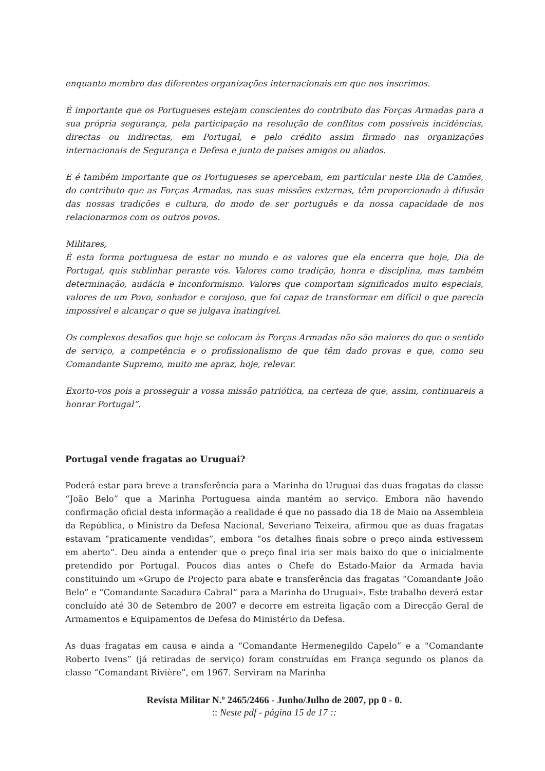enquanto membro das diferentes organizações internacionais em que nos inserimos.
É importante que os Portugueses estejam conscientes do contributo das Forças Armadas para a sua própria segurança, pela participação na resolução de conflitos com possíveis incidências, directas ou indirectas, em Portugal, e pelo crédito assim firmado nas organizações internacionais de Segurança e Defesa e junto de países amigos ou aliados.
E é também importante que os Portugueses se apercebam, em particular neste Dia de Camões, do contributo que as Forças Armadas, nas suas missões externas, têm proporcionado à difusão das nossas tradições e cultura, do modo de ser português e da nossa capacidade de nos relacionarmos com os outros povos.
Militares,
É esta forma portuguesa de estar no mundo e os valores que ela encerra que hoje, Dia de Portugal, quis sublinhar perante vós. Valores como tradição, honra e disciplina, mas também determinação, audácia e inconformismo. Valores que comportam significados muito especiais, valores de um Povo, sonhador e corajoso, que foi capaz de transformar em difícil o que parecia impossível e alcançar o que se julgava inatingível.
Os complexos desafios que hoje se colocam às Forças Armadas não são maiores do que o sentido de serviço, a competência e o profissionalismo de que têm dado provas e que, como seu Comandante Supremo, muito me apraz, hoje, relevar.
Exorto-vos pois a prosseguir a vossa missão patriótica, na certeza de que, assim, continuareis a honrar Portugal”.
Portugal vende fragatas ao Uruguai?
Poderá estar para breve a transferência para a Marinha do Uruguai das duas fragatas da classe “João Belo” que a Marinha Portuguesa ainda mantém ao serviço. Embora não havendo confirmação oficial desta informação a realidade é que no passado dia 18 de Maio na Assembleia da República, o Ministro da Defesa Nacional, Severiano Teixeira, afirmou que as duas fragatas estavam “praticamente vendidas”, embora “os detalhes finais sobre o preço ainda estivessem em aberto”. Deu ainda a entender que o preço final iria ser mais baixo do que o inicialmente pretendido por Portugal. Poucos dias antes o Chefe do Estado-Maior da Armada havia constituindo um «Grupo de Projecto para abate e transferência das fragatas “Comandante João Belo” e “Comandante Sacadura Cabral” para a Marinha do Uruguai». Este trabalho deverá estar concluído até 30 de Setembro de 2007 e decorre em estreita ligação com a Direcção Geral de Armamentos e Equipamentos de Defesa do Ministério da Defesa.
As duas fragatas em causa e ainda a “Comandante Hermenegildo Capelo” e a “Comandante Roberto Ivens” (já retiradas de serviço) foram construídas em França segundo os planos da classe “Comandant Rivière”, em 1967. Serviram na Marinha
Revista Militar N.º 2465/2466 - Junho/Julho de 2007, pp 0 - 0.
:: Neste pdf - página 15 de 17 ::